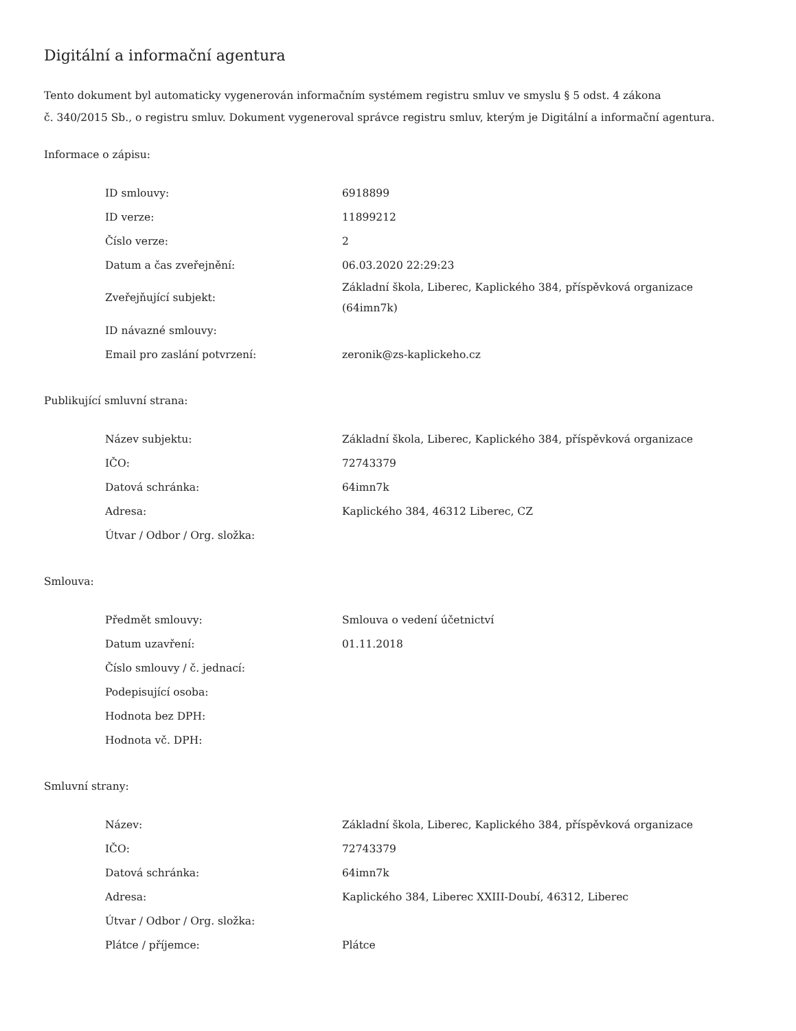Digitální a informační agentura
Tento dokument byl automaticky vygenerován informačním systémem registru smluv ve smyslu § 5 odst. 4 zákona
č. 340/2015 Sb., o registru smluv. Dokument vygeneroval správce registru smluv, kterým je Digitální a informační agentura.
Informace o zápisu:
| ID smlouvy: | 6918899 |
| ID verze: | 11899212 |
| Číslo verze: | 2 |
| Datum a čas zveřejnění: | 06.03.2020 22:29:23 |
| Zveřejňující subjekt: | Základní škola, Liberec, Kaplického 384, příspěvková organizace (64imn7k) |
| ID návazné smlouvy: | |
| Email pro zaslání potvrzení: | zeronik@zs-kaplickeho.cz |
Publikující smluvní strana:
| Název subjektu: | Základní škola, Liberec, Kaplického 384, příspěvková organizace |
| IČO: | 72743379 |
| Datová schránka: | 64imn7k |
| Adresa: | Kaplického 384, 46312 Liberec, CZ |
| Útvar / Odbor / Org. složka: | |
Smlouva:
| Předmět smlouvy: | Smlouva o vedení účetnictví |
| Datum uzavření: | 01.11.2018 |
| Číslo smlouvy / č. jednací: | |
| Podepisující osoba: | |
| Hodnota bez DPH: | |
| Hodnota vč. DPH: | |
Smluvní strany:
| Název: | Základní škola, Liberec, Kaplického 384, příspěvková organizace |
| IČO: | 72743379 |
| Datová schránka: | 64imn7k |
| Adresa: | Kaplického 384, Liberec XXIII-Doubí, 46312, Liberec |
| Útvar / Odbor / Org. složka: | |
| Plátce / příjemce: | Plátce |